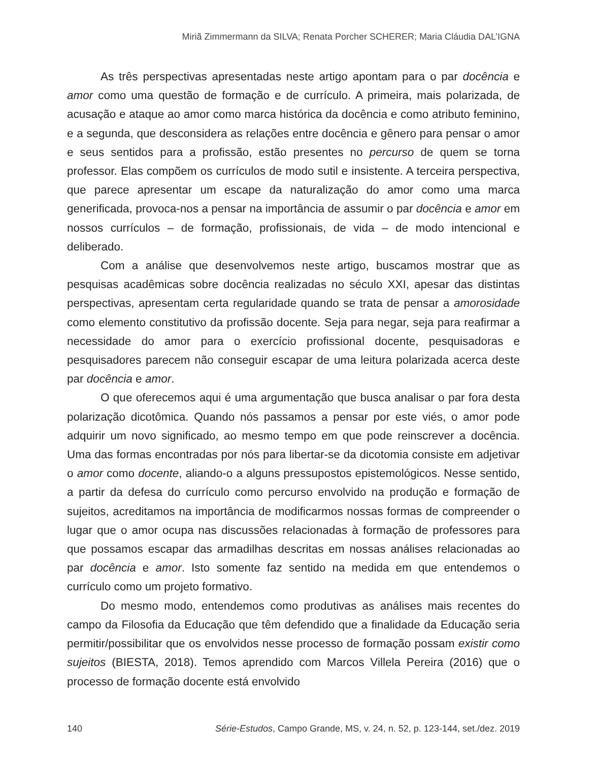Miriã Zimmermann da SILVA; Renata Porcher SCHERER; Maria Cláudia DAL’IGNA
As três perspectivas apresentadas neste artigo apontam para o par docência e amor como uma questão de formação e de currículo. A primeira, mais polarizada, de acusação e ataque ao amor como marca histórica da docência e como atributo feminino, e a segunda, que desconsidera as relações entre docência e gênero para pensar o amor e seus sentidos para a profissão, estão presentes no percurso de quem se torna professor. Elas compõem os currículos de modo sutil e insistente. A terceira perspectiva, que parece apresentar um escape da naturalização do amor como uma marca generificada, provoca-nos a pensar na importância de assumir o par docência e amor em nossos currículos – de formação, profissionais, de vida – de modo intencional e deliberado.
Com a análise que desenvolvemos neste artigo, buscamos mostrar que as pesquisas acadêmicas sobre docência realizadas no século XXI, apesar das distintas perspectivas, apresentam certa regularidade quando se trata de pensar a amorosidade como elemento constitutivo da profissão docente. Seja para negar, seja para reafirmar a necessidade do amor para o exercício profissional docente, pesquisadoras e pesquisadores parecem não conseguir escapar de uma leitura polarizada acerca deste par docência e amor.
O que oferecemos aqui é uma argumentação que busca analisar o par fora desta polarização dicotômica. Quando nós passamos a pensar por este viés, o amor pode adquirir um novo significado, ao mesmo tempo em que pode reinscrever a docência. Uma das formas encontradas por nós para libertar-se da dicotomia consiste em adjetivar o amor como docente, aliando-o a alguns pressupostos epistemológicos. Nesse sentido, a partir da defesa do currículo como percurso envolvido na produção e formação de sujeitos, acreditamos na importância de modificarmos nossas formas de compreender o lugar que o amor ocupa nas discussões relacionadas à formação de professores para que possamos escapar das armadilhas descritas em nossas análises relacionadas ao par docência e amor. Isto somente faz sentido na medida em que entendemos o currículo como um projeto formativo.
Do mesmo modo, entendemos como produtivas as análises mais recentes do campo da Filosofia da Educação que têm defendido que a finalidade da Educação seria permitir/possibilitar que os envolvidos nesse processo de formação possam existir como sujeitos (BIESTA, 2018). Temos aprendido com Marcos Villela Pereira (2016) que o processo de formação docente está envolvido
140 Série-Estudos, Campo Grande, MS, v. 24, n. 52, p. 123-144, set./dez. 2019